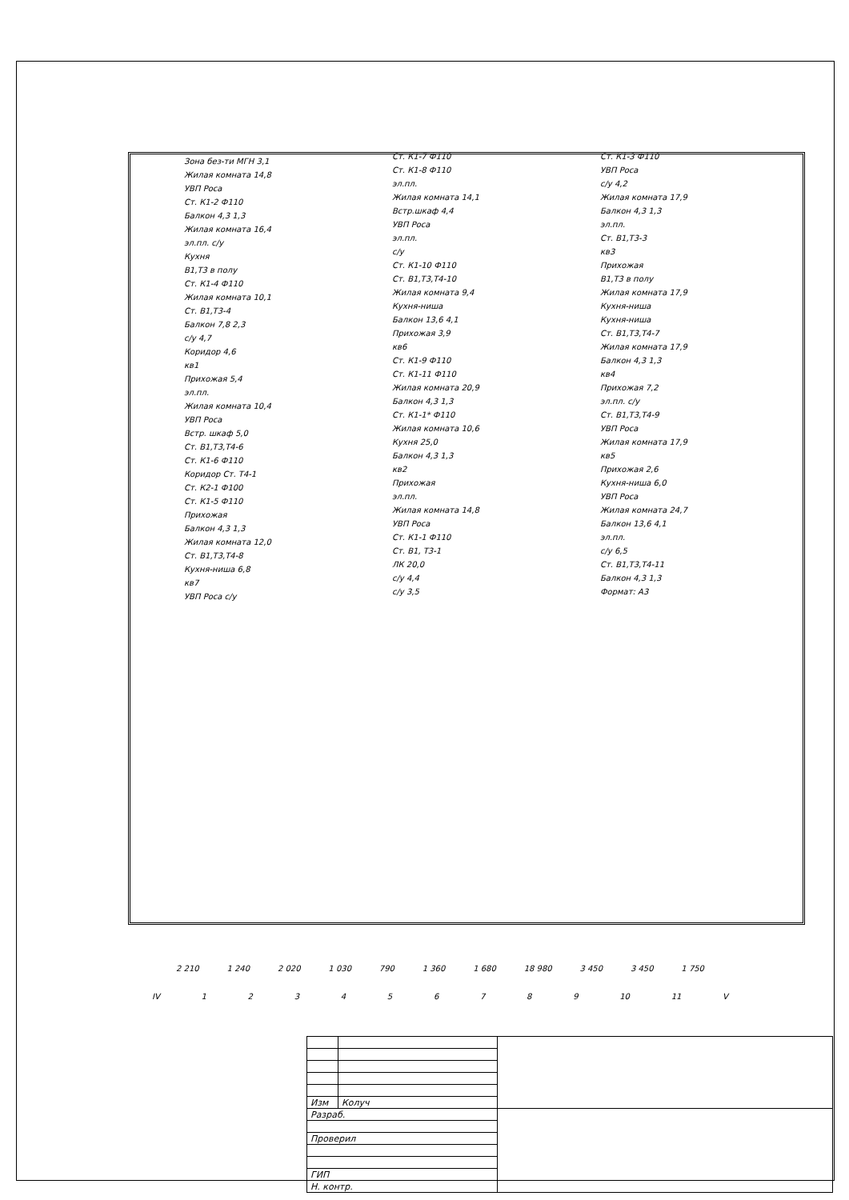Зона без-ти МГН 3,1
Жилая комната 14,8
УВП Роса
Ст. К1-2 Ф110
Балкон 4,3 1,3
Жилая комната 16,4
эл.пл. с/у
Кухня
В1,Т3 в полу
Ст. К1-4 Ф110
Жилая комната 10,1
Ст. В1,Т3-4
Балкон 7,8 2,3
с/у 4,7
Коридор 4,6
кв1
Прихожая 5,4
эл.пл.
Жилая комната 10,4
УВП Роса
Встр. шкаф 5,0
Ст. В1,Т3,Т4-6
Ст. К1-6 Ф110
Коридор Ст. Т4-1
Ст. К2-1 Ф100
Ст. К1-5 Ф110
Прихожая
Балкон 4,3 1,3
Жилая комната 12,0
Ст. В1,Т3,Т4-8
Кухня-ниша 6,8
кв7
УВП Роса с/у
Ст. К1-7 Ф110
Ст. К1-8 Ф110
эл.пл.
Жилая комната 14,1
Встр.шкаф 4,4
УВП Роса
эл.пл.
с/у
Ст. К1-10 Ф110
Ст. В1,Т3,Т4-10
Жилая комната 9,4
Кухня-ниша
Балкон 13,6 4,1
Прихожая 3,9
кв6
Ст. К1-9 Ф110
Ст. К1-11 Ф110
Жилая комната 20,9
Балкон 4,3 1,3
Ст. К1-1* Ф110
Жилая комната 10,6
Кухня 25,0
Балкон 4,3 1,3
кв2
Прихожая
эл.пл.
Жилая комната 14,8
УВП Роса
Ст. К1-1 Ф110
Ст. В1, Т3-1
ЛК 20,0
с/у 4,4
с/у 3,5
Ст. К1-3 Ф110
УВП Роса
с/у 4,2
Жилая комната 17,9
Балкон 4,3 1,3
эл.пл.
Ст. В1,Т3-3
кв3
Прихожая
В1,Т3 в полу
Жилая комната 17,9
Кухня-ниша
Кухня-ниша
Ст. В1,Т3,Т4-7
Жилая комната 17,9
Балкон 4,3 1,3
кв4
Прихожая 7,2
эл.пл. с/у
Ст. В1,Т3,Т4-9
УВП Роса
Жилая комната 17,9
кв5
Прихожая 2,6
Кухня-ниша 6,0
УВП Роса
Жилая комната 24,7
Балкон 13,6 4,1
эл.пл.
с/у 6,5
Ст. В1,Т3,Т4-11
Балкон 4,3 1,3
Формат: А3
2 210 1 240 2 020 1 030 790 1 360 1 680 18 980 3 450 3 450 1 750
IV 1 2 3 4 5 6 7 8 9 10 11 V
| Изм | Колуч | |
| Разраб. | | |
| Проверил | | |
| ГИП | | |
| Н. контр. | | |